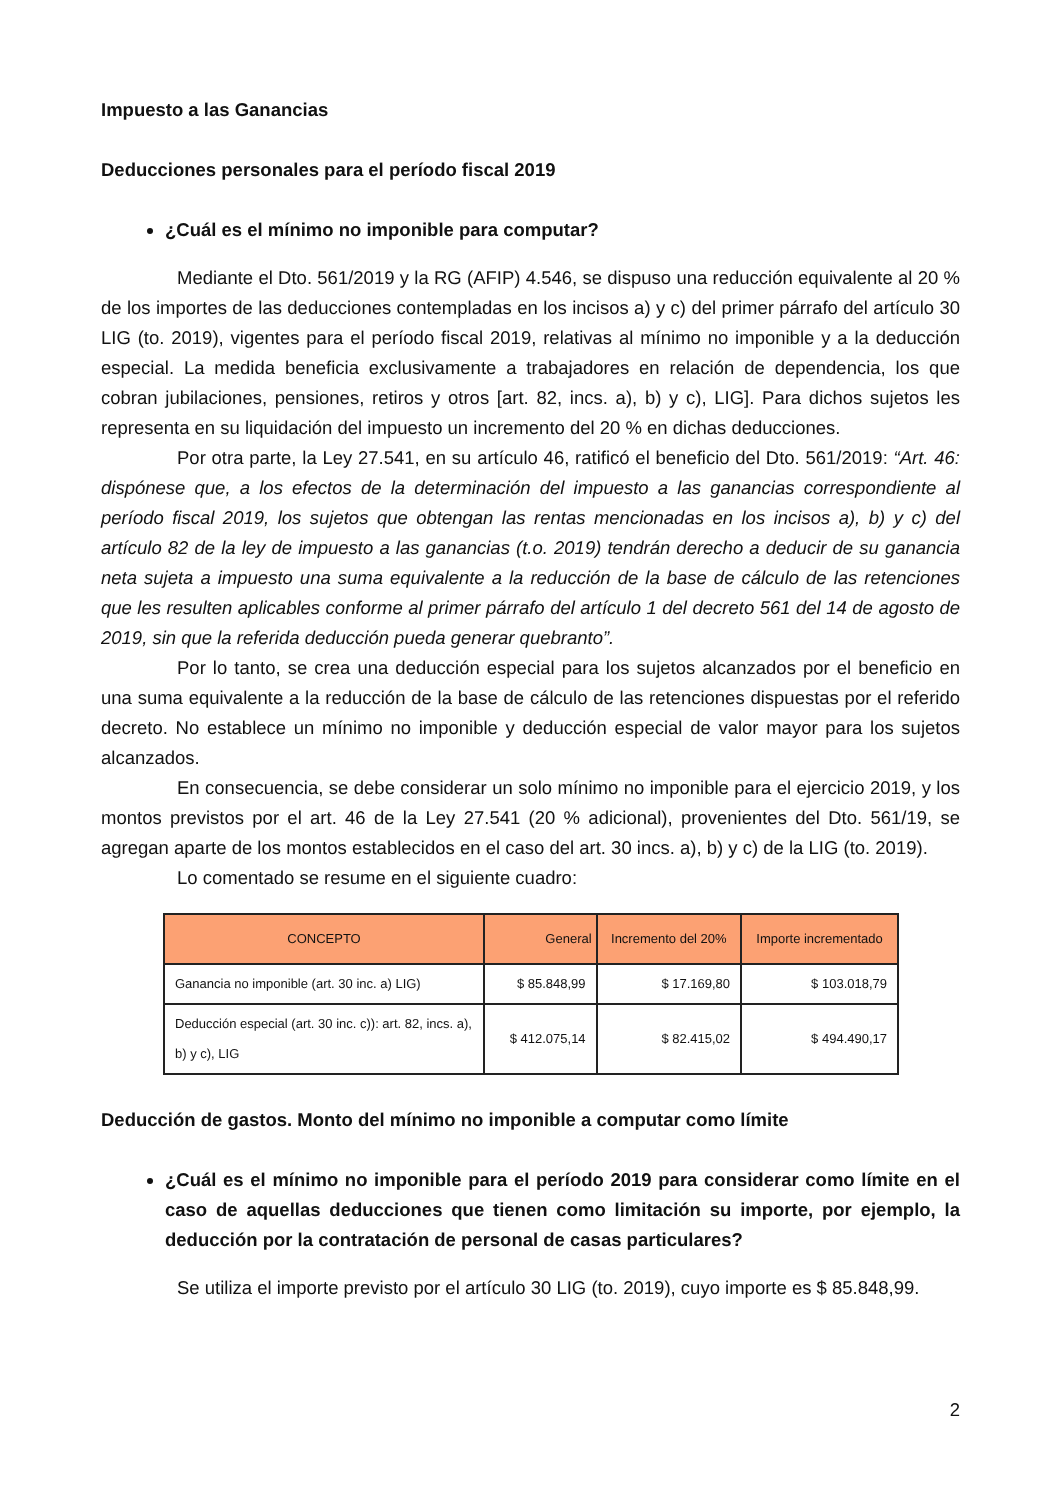Impuesto a las Ganancias
Deducciones personales para el período fiscal 2019
¿Cuál es el mínimo no imponible para computar?
Mediante el Dto. 561/2019 y la RG (AFIP) 4.546, se dispuso una reducción equivalente al 20 % de los importes de las deducciones contempladas en los incisos a) y c) del primer párrafo del artículo 30 LIG (to. 2019), vigentes para el período fiscal 2019, relativas al mínimo no imponible y a la deducción especial. La medida beneficia exclusivamente a trabajadores en relación de dependencia, los que cobran jubilaciones, pensiones, retiros y otros [art. 82, incs. a), b) y c), LIG]. Para dichos sujetos les representa en su liquidación del impuesto un incremento del 20 % en dichas deducciones.
Por otra parte, la Ley 27.541, en su artículo 46, ratificó el beneficio del Dto. 561/2019: “Art. 46: dispónese que, a los efectos de la determinación del impuesto a las ganancias correspondiente al período fiscal 2019, los sujetos que obtengan las rentas mencionadas en los incisos a), b) y c) del artículo 82 de la ley de impuesto a las ganancias (t.o. 2019) tendrán derecho a deducir de su ganancia neta sujeta a impuesto una suma equivalente a la reducción de la base de cálculo de las retenciones que les resulten aplicables conforme al primer párrafo del artículo 1 del decreto 561 del 14 de agosto de 2019, sin que la referida deducción pueda generar quebranto”.
Por lo tanto, se crea una deducción especial para los sujetos alcanzados por el beneficio en una suma equivalente a la reducción de la base de cálculo de las retenciones dispuestas por el referido decreto. No establece un mínimo no imponible y deducción especial de valor mayor para los sujetos alcanzados.
En consecuencia, se debe considerar un solo mínimo no imponible para el ejercicio 2019, y los montos previstos por el art. 46 de la Ley 27.541 (20 % adicional), provenientes del Dto. 561/19, se agregan aparte de los montos establecidos en el caso del art. 30 incs. a), b) y c) de la LIG (to. 2019).
Lo comentado se resume en el siguiente cuadro:
| CONCEPTO | General | Incremento del 20% | Importe incrementado |
| --- | --- | --- | --- |
| Ganancia no imponible (art. 30 inc. a) LIG) | $ 85.848,99 | $ 17.169,80 | $ 103.018,79 |
| Deducción especial (art. 30 inc. c)): art. 82, incs. a), b) y c), LIG | $ 412.075,14 | $ 82.415,02 | $ 494.490,17 |
Deducción de gastos. Monto del mínimo no imponible a computar como límite
¿Cuál es el mínimo no imponible para el período 2019 para considerar como límite en el caso de aquellas deducciones que tienen como limitación su importe, por ejemplo, la deducción por la contratación de personal de casas particulares?
Se utiliza el importe previsto por el artículo 30 LIG (to. 2019), cuyo importe es $ 85.848,99.
2